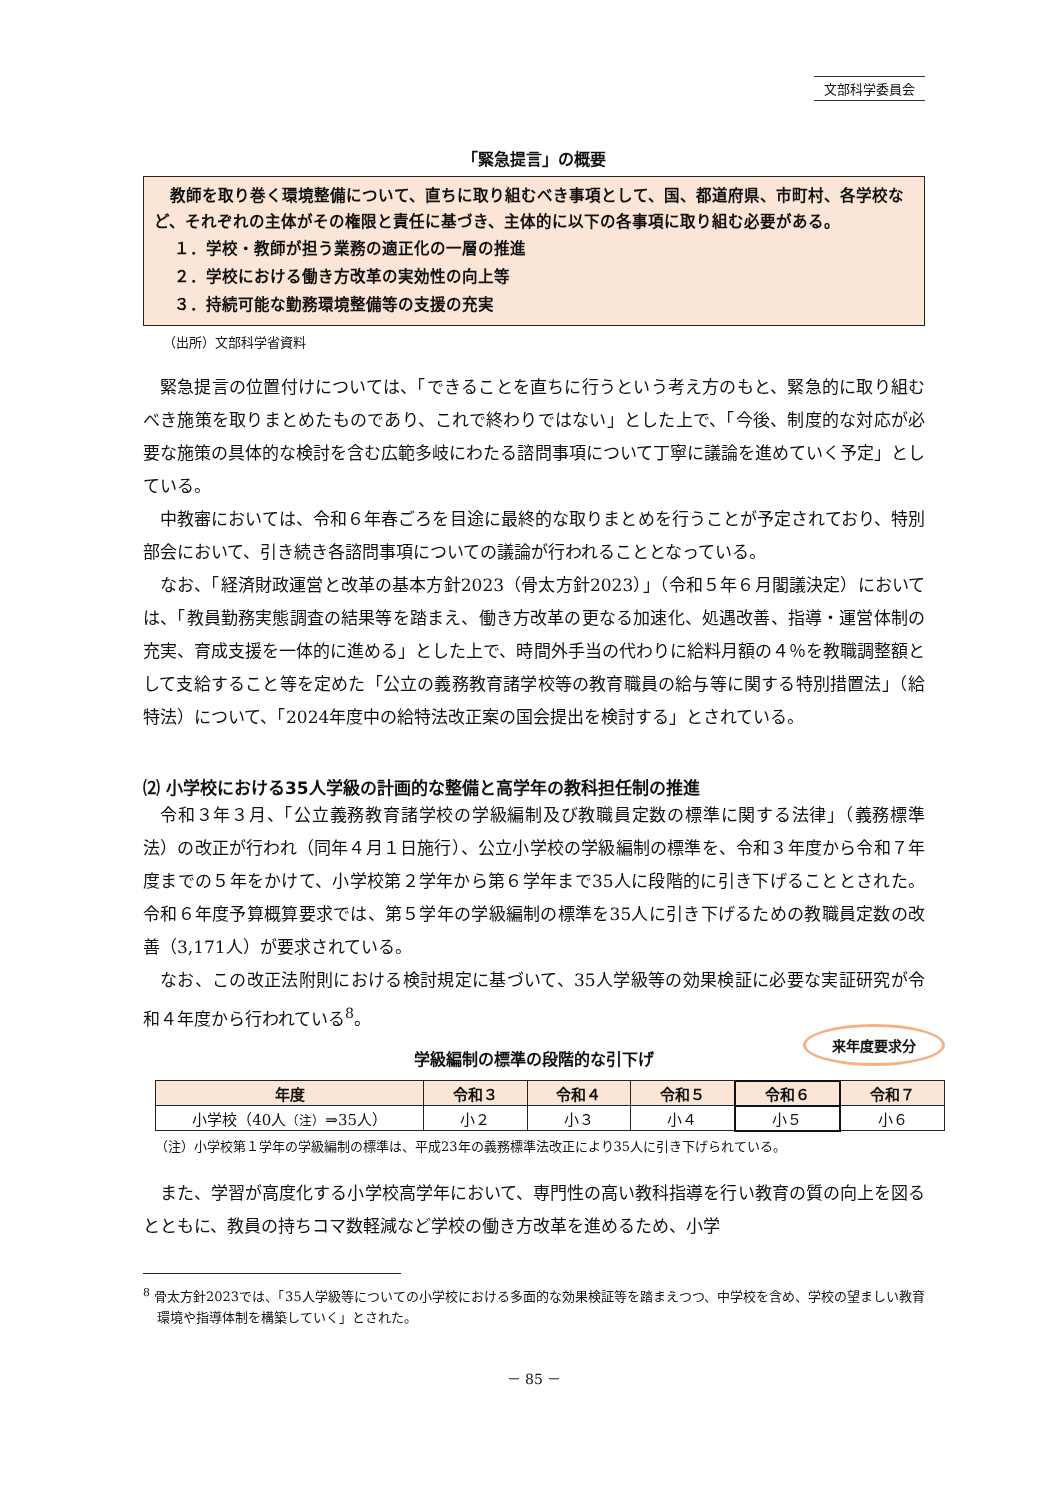文部科学委員会
「緊急提言」の概要
教師を取り巻く環境整備について、直ちに取り組むべき事項として、国、都道府県、市町村、各学校など、それぞれの主体がその権限と責任に基づき、主体的に以下の各事項に取り組む必要がある。
１．学校・教師が担う業務の適正化の一層の推進
２．学校における働き方改革の実効性の向上等
３．持続可能な勤務環境整備等の支援の充実
（出所）文部科学省資料
緊急提言の位置付けについては、「できることを直ちに行うという考え方のもと、緊急的に取り組むべき施策を取りまとめたものであり、これで終わりではない」とした上で、「今後、制度的な対応が必要な施策の具体的な検討を含む広範多岐にわたる諮問事項について丁寧に議論を進めていく予定」としている。
中教審においては、令和６年春ごろを目途に最終的な取りまとめを行うことが予定されており、特別部会において、引き続き各諮問事項についての議論が行われることとなっている。
なお、「経済財政運営と改革の基本方針2023（骨太方針2023）」（令和５年６月閣議決定）においては、「教員勤務実態調査の結果等を踏まえ、働き方改革の更なる加速化、処遇改善、指導・運営体制の充実、育成支援を一体的に進める」とした上で、時間外手当の代わりに給料月額の４％を教職調整額として支給すること等を定めた「公立の義務教育諸学校等の教育職員の給与等に関する特別措置法」（給特法）について、「2024年度中の給特法改正案の国会提出を検討する」とされている。
⑵ 小学校における35人学級の計画的な整備と高学年の教科担任制の推進
令和３年３月、「公立義務教育諸学校の学級編制及び教職員定数の標準に関する法律」（義務標準法）の改正が行われ（同年４月１日施行）、公立小学校の学級編制の標準を、令和３年度から令和７年度までの５年をかけて、小学校第２学年から第６学年まで35人に段階的に引き下げることとされた。令和６年度予算概算要求では、第５学年の学級編制の標準を35人に引き下げるための教職員定数の改善（3,171人）が要求されている。
なお、この改正法附則における検討規定に基づいて、35人学級等の効果検証に必要な実証研究が令和４年度から行われている<sup>8</sup>。
学級編制の標準の段階的な引下げ
来年度要求分
| 年度 | 令和３ | 令和４ | 令和５ | 令和６ | 令和７ |
| --- | --- | --- | --- | --- | --- |
| 小学校（40人 （注） ⇒35人） | 小２ | 小３ | 小４ | 小５ | 小６ |
（注）小学校第１学年の学級編制の標準は、平成23年の義務標準法改正により35人に引き下げられている。
また、学習が高度化する小学校高学年において、専門性の高い教科指導を行い教育の質の向上を図るとともに、教員の持ちコマ数軽減など学校の働き方改革を進めるため、小学
<sup>8</sup> 骨太方針2023では、「35人学級等についての小学校における多面的な効果検証等を踏まえつつ、中学校を含め、学校の望ましい教育環境や指導体制を構築していく」とされた。
－ 85 －